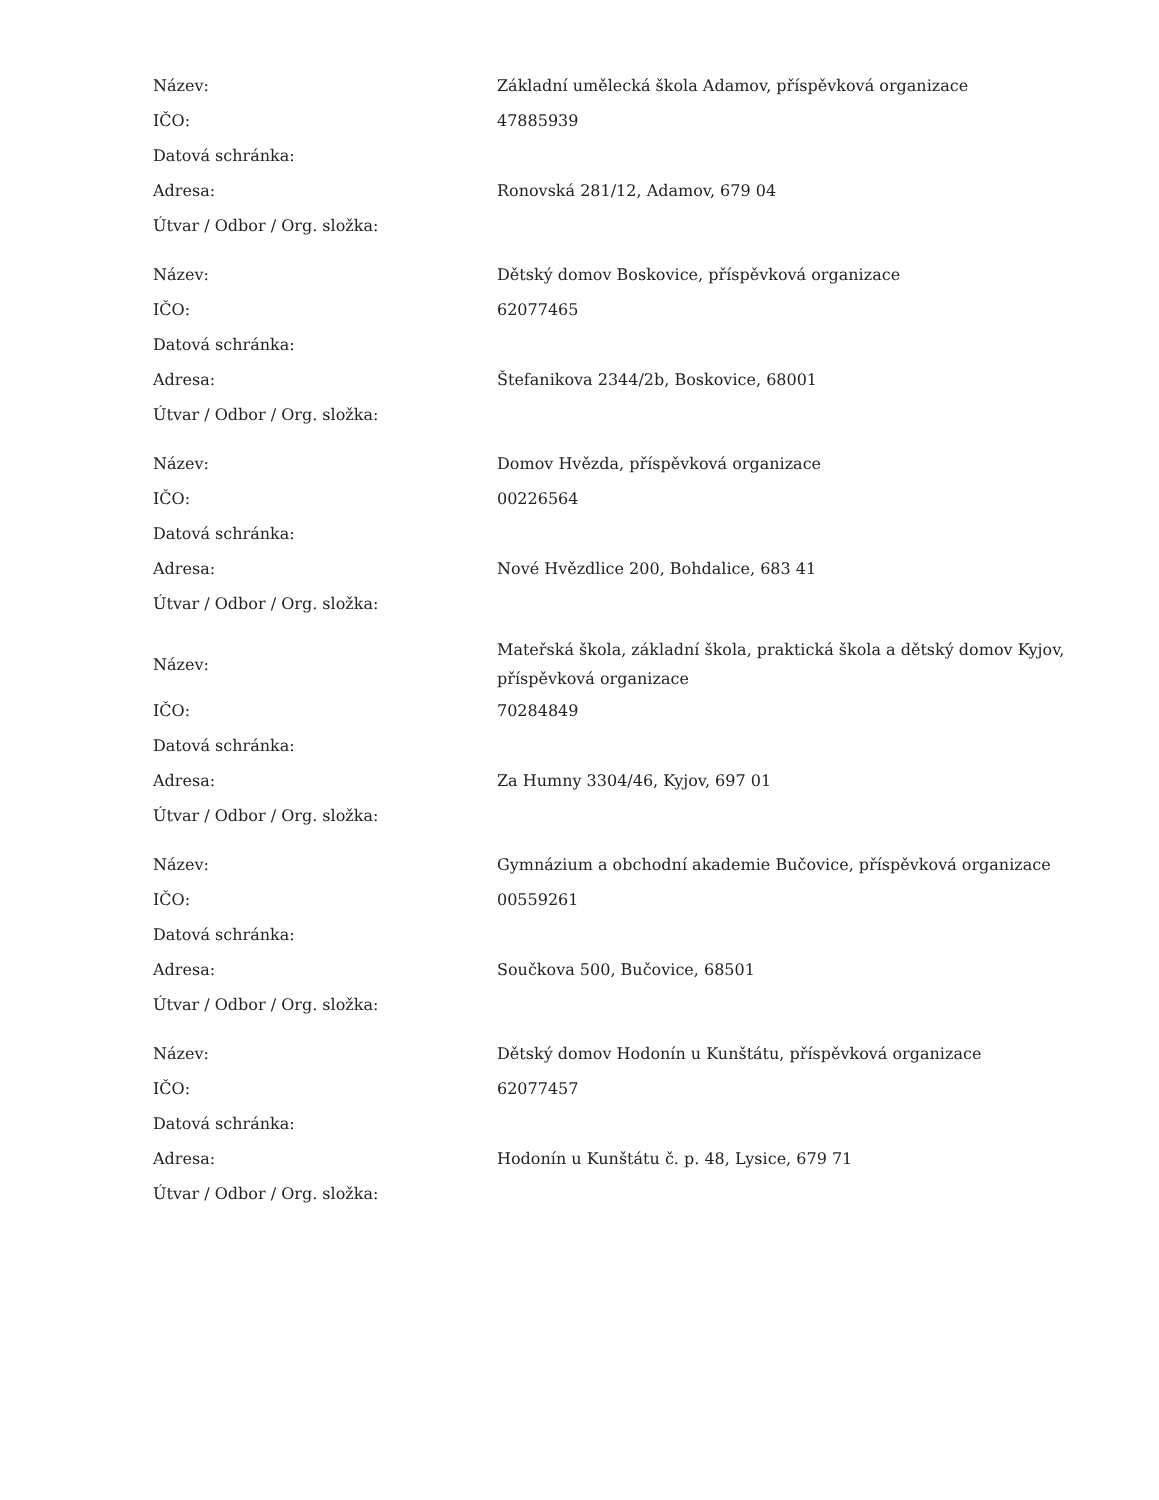| Název: | Základní umělecká škola Adamov, příspěvková organizace |
| IČO: | 47885939 |
| Datová schránka: | |
| Adresa: | Ronovská 281/12, Adamov, 679 04 |
| Útvar / Odbor / Org. složka: | |
| Název: | Dětský domov Boskovice, příspěvková organizace |
| IČO: | 62077465 |
| Datová schránka: | |
| Adresa: | Štefanikova 2344/2b, Boskovice, 68001 |
| Útvar / Odbor / Org. složka: | |
| Název: | Domov Hvězda, příspěvková organizace |
| IČO: | 00226564 |
| Datová schránka: | |
| Adresa: | Nové Hvězdlice 200, Bohdalice, 683 41 |
| Útvar / Odbor / Org. složka: | |
| Název: | Mateřská škola, základní škola, praktická škola a dětský domov Kyjov, příspěvková organizace |
| IČO: | 70284849 |
| Datová schránka: | |
| Adresa: | Za Humny 3304/46, Kyjov, 697 01 |
| Útvar / Odbor / Org. složka: | |
| Název: | Gymnázium a obchodní akademie Bučovice, příspěvková organizace |
| IČO: | 00559261 |
| Datová schránka: | |
| Adresa: | Součkova 500, Bučovice, 68501 |
| Útvar / Odbor / Org. složka: | |
| Název: | Dětský domov Hodonín u Kunštátu, příspěvková organizace |
| IČO: | 62077457 |
| Datová schránka: | |
| Adresa: | Hodonín u Kunštátu č. p. 48, Lysice, 679 71 |
| Útvar / Odbor / Org. složka: | |